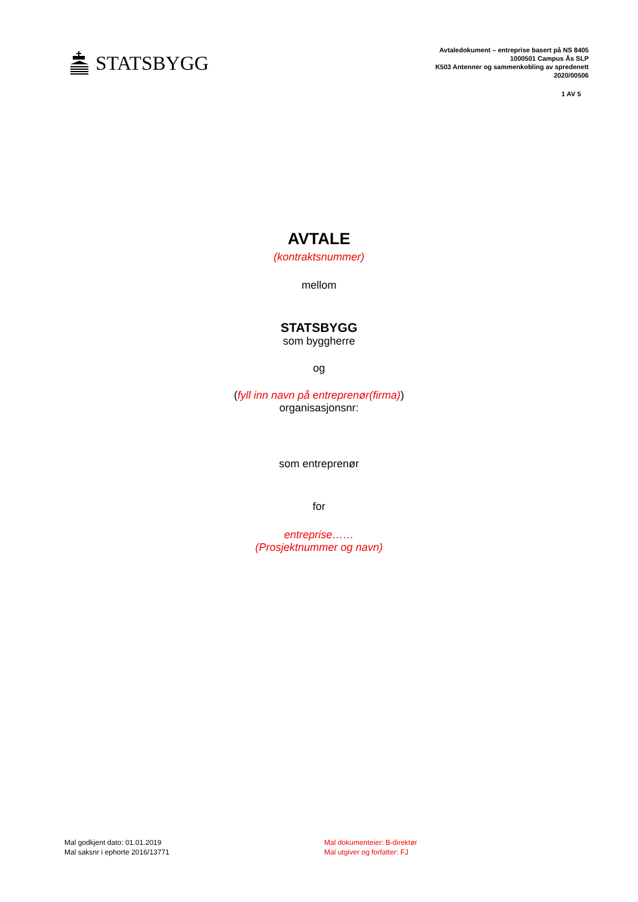STATSBYGG
Avtaledokument – entreprise basert på NS 8405
1000501 Campus Ås SLP
K503 Antenner og sammenkobling av spredenett
2020/00506
1 AV 5
AVTALE
(kontraktsnummer)
mellom
STATSBYGG
som byggherre
og
(fyll inn navn på entreprenør(firma))
organisasjonsnr:
som entreprenør
for
entreprise……
(Prosjektnummer og navn)
Mal godkjent dato: 01.01.2019
Mal saksnr i ephorte 2016/13771
Mal dokumenteier: B-direktør
Mal utgiver og forfatter: FJ